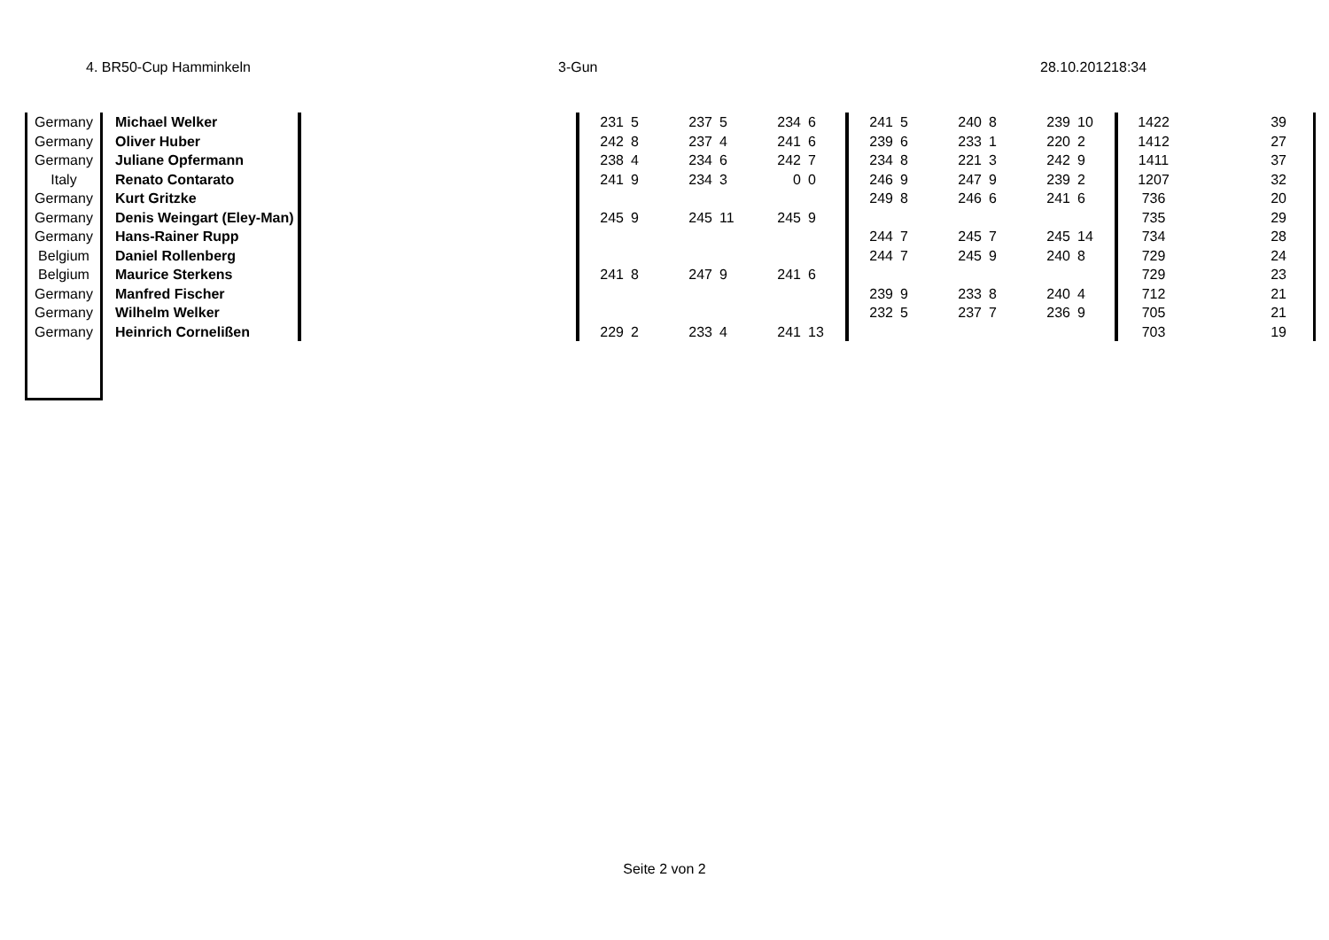4. BR50-Cup Hamminkeln 3-Gun 28.10.201218:34
| Germany | Michael Welker | | 231 | 5 | 237 | 5 | 234 | 6 | 241 | 5 | 240 | 8 | 239 | 10 | 1422 | 39 |
| Germany | Oliver Huber | | 242 | 8 | 237 | 4 | 241 | 6 | 239 | 6 | 233 | 1 | 220 | 2 | 1412 | 27 |
| Germany | Juliane Opfermann | | 238 | 4 | 234 | 6 | 242 | 7 | 234 | 8 | 221 | 3 | 242 | 9 | 1411 | 37 |
| Italy | Renato Contarato | | 241 | 9 | 234 | 3 | 0 | 0 | 246 | 9 | 247 | 9 | 239 | 2 | 1207 | 32 |
| Germany | Kurt Gritzke | | | | | | | | 249 | 8 | 246 | 6 | 241 | 6 | 736 | 20 |
| Germany | Denis Weingart (Eley-Man) | | 245 | 9 | 245 | 11 | 245 | 9 | | | | | | | 735 | 29 |
| Germany | Hans-Rainer Rupp | | | | | | | | 244 | 7 | 245 | 7 | 245 | 14 | 734 | 28 |
| Belgium | Daniel Rollenberg | | | | | | | | 244 | 7 | 245 | 9 | 240 | 8 | 729 | 24 |
| Belgium | Maurice Sterkens | | 241 | 8 | 247 | 9 | 241 | 6 | | | | | | | 729 | 23 |
| Germany | Manfred Fischer | | | | | | | | 239 | 9 | 233 | 8 | 240 | 4 | 712 | 21 |
| Germany | Wilhelm Welker | | | | | | | | 232 | 5 | 237 | 7 | 236 | 9 | 705 | 21 |
| Germany | Heinrich Cornelißen | | 229 | 2 | 233 | 4 | 241 | 13 | | | | | | | 703 | 19 |
Seite 2 von 2